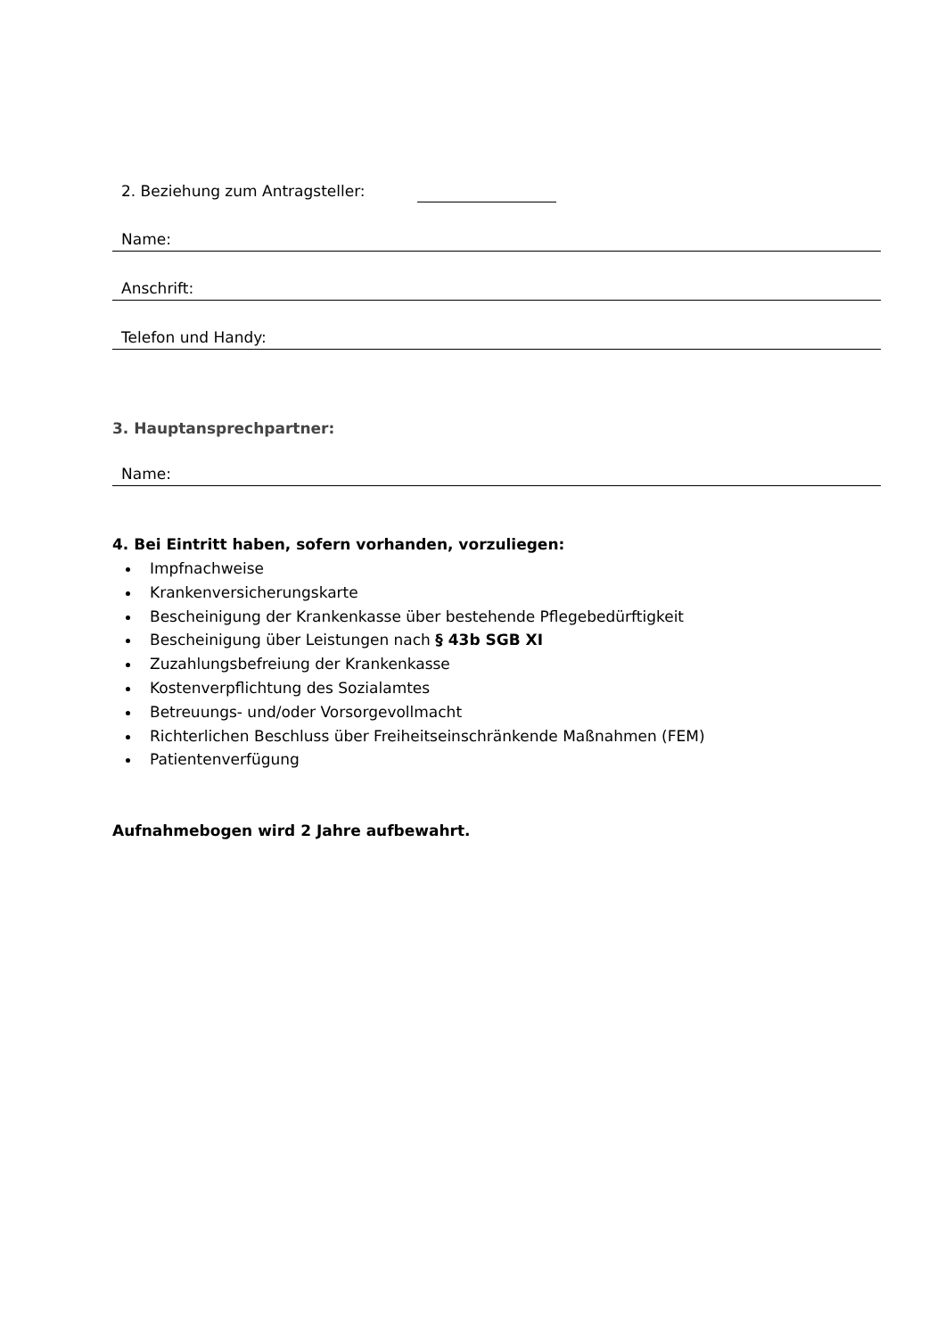2. Beziehung zum Antragsteller:
Name:
Anschrift:
Telefon und Handy:
3. Hauptansprechpartner:
Name:
4. Bei Eintritt haben, sofern vorhanden, vorzuliegen:
Impfnachweise
Krankenversicherungskarte
Bescheinigung der Krankenkasse über bestehende Pflegebedürftigkeit
Bescheinigung über Leistungen nach § 43b SGB XI
Zuzahlungsbefreiung der Krankenkasse
Kostenverpflichtung des Sozialamtes
Betreuungs- und/oder Vorsorgevollmacht
Richterlichen Beschluss über Freiheitseinschränkende Maßnahmen (FEM)
Patientenverfügung
Aufnahmebogen wird 2 Jahre aufbewahrt.